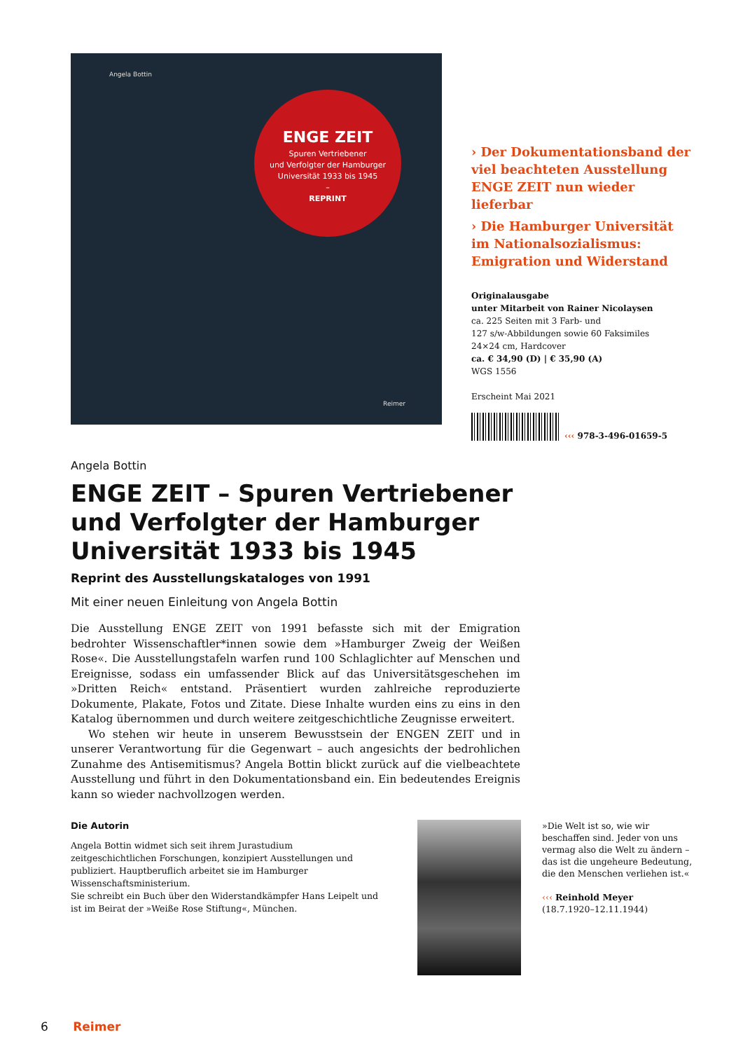Angela Bottin
ENGE ZEIT
Spuren Vertriebener
und Verfolgter der Hamburger
Universität 1933 bis 1945
–
REPRINT
Reimer
› Der Dokumentationsband der viel beachteten Ausstellung ENGE ZEIT nun wieder lieferbar
› Die Hamburger Universität im Nationalsozialismus: Emigration und Widerstand
Originalausgabe
unter Mitarbeit von Rainer Nicolaysen
ca. 225 Seiten mit 3 Farb- und
127 s/w-Abbildungen sowie 60 Faksimiles
24×24 cm, Hardcover
ca. € 34,90 (D) | € 35,90 (A)
WGS 1556
Erscheint Mai 2021
‹‹‹ 978-3-496-01659-5
Angela Bottin
ENGE ZEIT – Spuren Vertriebener und Verfolgter der Hamburger Universität 1933 bis 1945
Reprint des Ausstellungskataloges von 1991
Mit einer neuen Einleitung von Angela Bottin
Die Ausstellung ENGE ZEIT von 1991 befasste sich mit der Emigration bedrohter Wissenschaftler*innen sowie dem »Hamburger Zweig der Weißen Rose«. Die Ausstellungstafeln warfen rund 100 Schlaglichter auf Menschen und Ereignisse, sodass ein umfassender Blick auf das Universitätsgeschehen im »Dritten Reich« entstand. Präsentiert wurden zahlreiche reproduzierte Dokumente, Plakate, Fotos und Zitate. Diese Inhalte wurden eins zu eins in den Katalog übernommen und durch weitere zeitgeschichtliche Zeugnisse erweitert.
Wo stehen wir heute in unserem Bewusstsein der ENGEN ZEIT und in unserer Verantwortung für die Gegenwart – auch angesichts der bedrohlichen Zunahme des Antisemitismus? Angela Bottin blickt zurück auf die vielbeachtete Ausstellung und führt in den Dokumentationsband ein. Ein bedeutendes Ereignis kann so wieder nachvollzogen werden.
Die Autorin
Angela Bottin widmet sich seit ihrem Jurastudium zeitgeschichtlichen Forschungen, konzipiert Ausstellungen und publiziert. Hauptberuflich arbeitet sie im Hamburger Wissenschaftsministerium.
Sie schreibt ein Buch über den Widerstandkämpfer Hans Leipelt und ist im Beirat der »Weiße Rose Stiftung«, München.
»Die Welt ist so, wie wir beschaffen sind. Jeder von uns vermag also die Welt zu ändern – das ist die ungeheure Bedeutung, die den Menschen verliehen ist.«
‹‹‹ Reinhold Meyer
(18.7.1920–12.11.1944)
6 Reimer